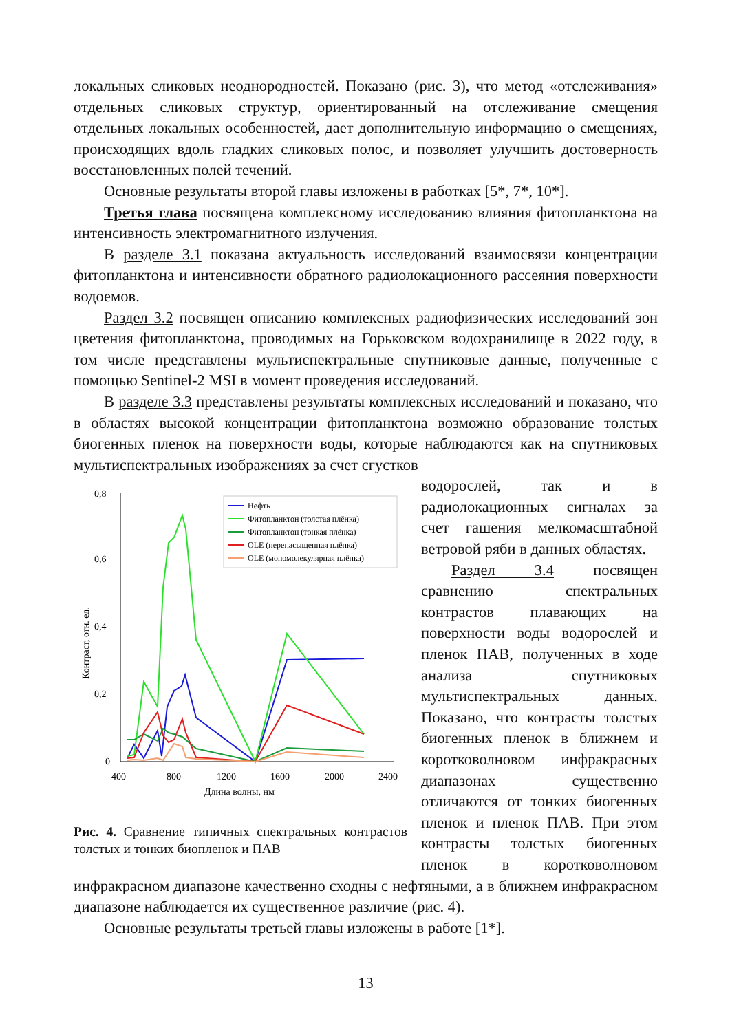локальных сликовых неоднородностей. Показано (рис. 3), что метод «отслеживания» отдельных сликовых структур, ориентированный на отслеживание смещения отдельных локальных особенностей, дает дополнительную информацию о смещениях, происходящих вдоль гладких сликовых полос, и позволяет улучшить достоверность восстановленных полей течений.
Основные результаты второй главы изложены в работках [5*, 7*, 10*].
Третья глава посвящена комплексному исследованию влияния фитопланктона на интенсивность электромагнитного излучения.
В разделе 3.1 показана актуальность исследований взаимосвязи концентрации фитопланктона и интенсивности обратного радиолокационного рассеяния поверхности водоемов.
Раздел 3.2 посвящен описанию комплексных радиофизических исследований зон цветения фитопланктона, проводимых на Горьковском водохранилище в 2022 году, в том числе представлены мультиспектральные спутниковые данные, полученные с помощью Sentinel-2 MSI в момент проведения исследований.
В разделе 3.3 представлены результаты комплексных исследований и показано, что в областях высокой концентрации фитопланктона возможно образование толстых биогенных пленок на поверхности воды, которые наблюдаются как на спутниковых мультиспектральных изображениях за счет сгустков
0,8
0,6
0,4
0,2
0
400
800
1200
1600
2000
2400
Длина волны, нм
Контраст, отн. ед.
Нефть
Фитопланктон (толстая плёнка)
Фитопланктон (тонкая плёнка)
OLE (перенасыщенная плёнка)
OLE (мономолекулярная плёнка)
Рис. 4. Сравнение типичных спектральных контрастов толстых и тонких биопленок и ПАВ
водорослей, так и в радиолокационных сигналах за счет гашения мелкомасштабной ветровой ряби в данных областях.
Раздел 3.4 посвящен сравнению спектральных контрастов плавающих на поверхности воды водорослей и пленок ПАВ, полученных в ходе анализа спутниковых мультиспектральных данных. Показано, что контрасты толстых биогенных пленок в ближнем и коротковолновом инфракрасных диапазонах существенно отличаются от тонких биогенных пленок и пленок ПАВ. При этом контрасты толстых биогенных пленок в коротковолновом инфракрасном диапазоне качественно сходны с нефтяными, а в ближнем инфракрасном диапазоне наблюдается их существенное различие (рис. 4).
Основные результаты третьей главы изложены в работе [1*].
13